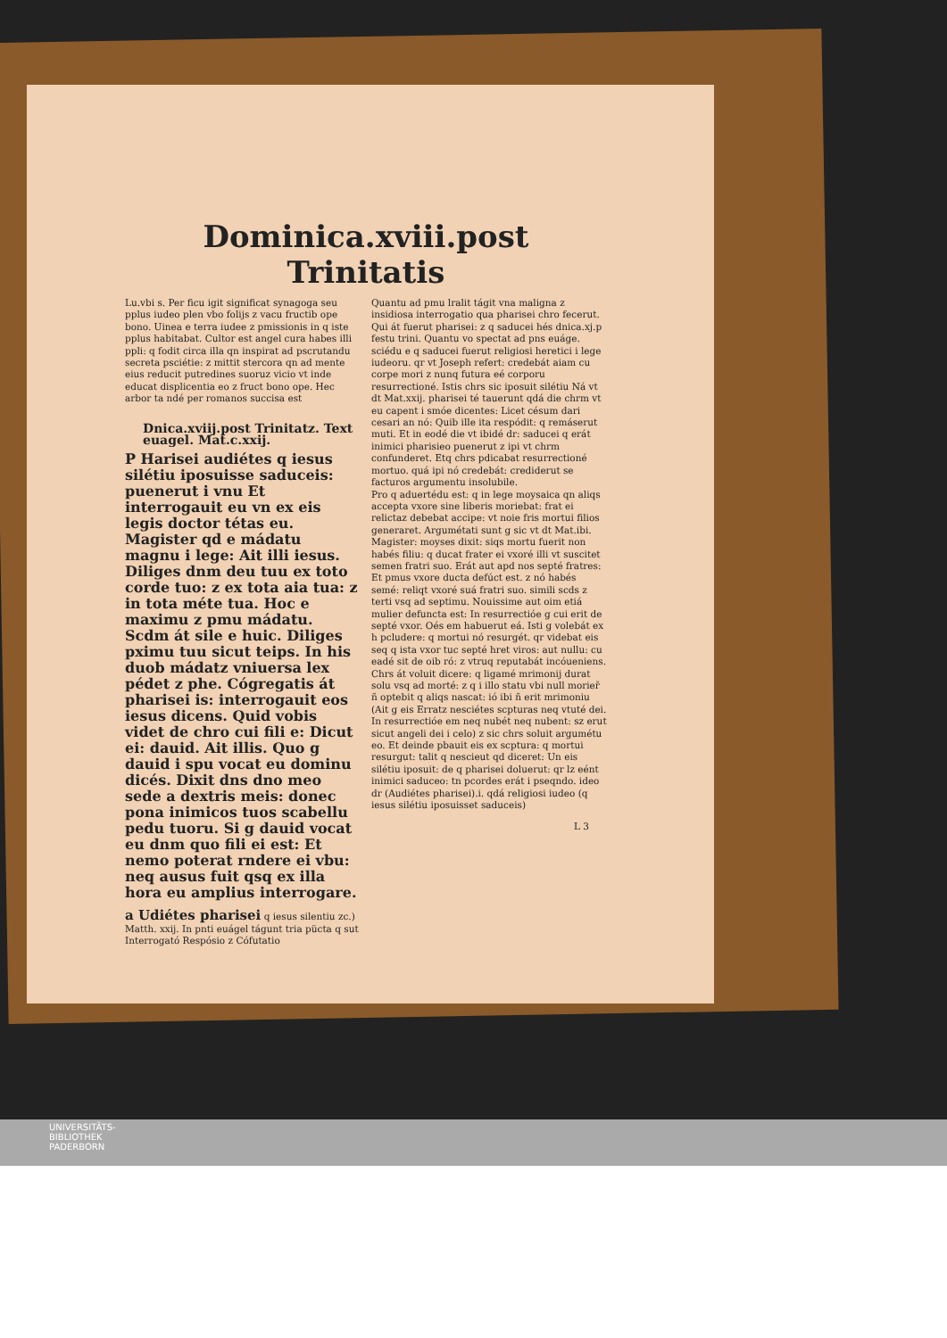Dominica.xviii.post Trinitatis
Lu.vbi s. Per ficu igit significat synagoga seu pplus iudeo plen vbo folijs z vacu fructib ope bono. Uinea e terra iudee z pmissionis in q iste pplus habitabat. Cultor est angel cura habes illi ppli: q fodit circa illa qn inspirat ad pscrutandu secreta psciétie: z mittit stercora qn ad mente eius reducit putredines suoruz vicio vt inde educat displicentia eo z fruct bono ope. Hec arbor ta ndé per romanos succisa est
Dnica.xviij.post Trinitatz. Text euagel. Mat.c.xxij.
P Harisei audiétes q iesus silétiu iposuisse saduceis: puenerut i vnu Et interrogauit eu vn ex eis legis doctor tétas eu. Magister qd e mádatu magnu i lege: Ait illi iesus. Diliges dnm deu tuu ex toto corde tuo: z ex tota aia tua: z in tota méte tua. Hoc e maximu z pmu mádatu. Scdm át sile e huic. Diliges pximu tuu sicut teips. In his duob mádatz vniuersa lex pédet z phe. Cógregatis át pharisei is: interrogauit eos iesus dicens. Quid vobis videt de chro cui fili e: Dicut ei: dauid. Ait illis. Quo g dauid i spu vocat eu dominu dicés. Dixit dns dno meo sede a dextris meis: donec pona inimicos tuos scabellu pedu tuoru. Si g dauid vocat eu dnm quo fili ei est: Et nemo poterat rndere ei vbu: neq ausus fuit qsq ex illa hora eu amplius interrogare.
a Udiétes pharisei q iesus silentiu zc.) Matth. xxij. In pnti euágel tágunt tria pücta q sut Interrogató Respósio z Cófutatio
Quantu ad pmu lralit tágit vna maligna z insidiosa interrogatio qua pharisei chro fecerut. Qui át fuerut pharisei: z q saducei hés dnica.xj.p festu trini. Quantu vo spectat ad pns euáge. sciédu e q saducei fuerut religiosi heretici i lege iudeoru. qr vt Joseph refert: credebát aiam cu corpe mori z nunq futura eé corporu resurrectioné. Istis chrs sic iposuit silétiu Ná vt dt Mat.xxij. pharisei té tauerunt qdá die chrm vt eu capent i smóe dicentes: Licet césum dari cesari an nó: Quib ille ita respódit: q remáserut muti. Et in eodé die vt ibidé dr: saducei q erát inimici pharisieo puenerut z ipi vt chrm confunderet. Etq chrs pdicabat resurrectioné mortuo. quá ipi nó credebát: crediderut se facturos argumentu insolubile.
Pro q aduertédu est: q in lege moysaica qn aliqs accepta vxore sine liberis moriebat: frat ei relictaz debebat accipe: vt noie fris mortui filios generaret. Argumétati sunt g sic vt dt Mat.ibi. Magister: moyses dixit: siqs mortu fuerit non habés filiu: q ducat frater ei vxoré illi vt suscitet semen fratri suo. Erát aut apd nos septé fratres: Et pmus vxore ducta defúct est. z nó habés semé: reliqt vxoré suá fratri suo. simili scds z terti vsq ad septimu. Nouissime aut oim etiá mulier defuncta est: In resurrectióe g cui erit de septé vxor. Oés em habuerut eá. Isti g volebát ex h pcludere: q mortui nó resurgét. qr videbat eis seq q ista vxor tuc septé hret viros: aut nullu: cu eadé sit de oib ró: z vtruq reputabát incóueniens. Chrs át voluit dicere: q ligamé mrimonij durat solu vsq ad morté: z q i illo statu vbi null morieř ñ optebit q aliqs nascat: ió ibi ñ erit mrimoniu (Ait g eis Erratz nesciétes scpturas neq vtuté dei. In resurrectióe em neq nubét neq nubent: sz erut sicut angeli dei i celo) z sic chrs soluit argumétu eo. Et deinde pbauit eis ex scptura: q mortui resurgut: talit q nescieut qd diceret: Un eis silétiu iposuit: de q pharisei doluerut: qr lz eént inimici saduceo: tn pcordes erát i pseqndo. ideo dr (Audiétes pharisei).i. qdá religiosi iudeo (q iesus silétiu iposuisset saduceis)
L 3
UNIVERSITÄTS-
BIBLIOTHEK
PADERBORN